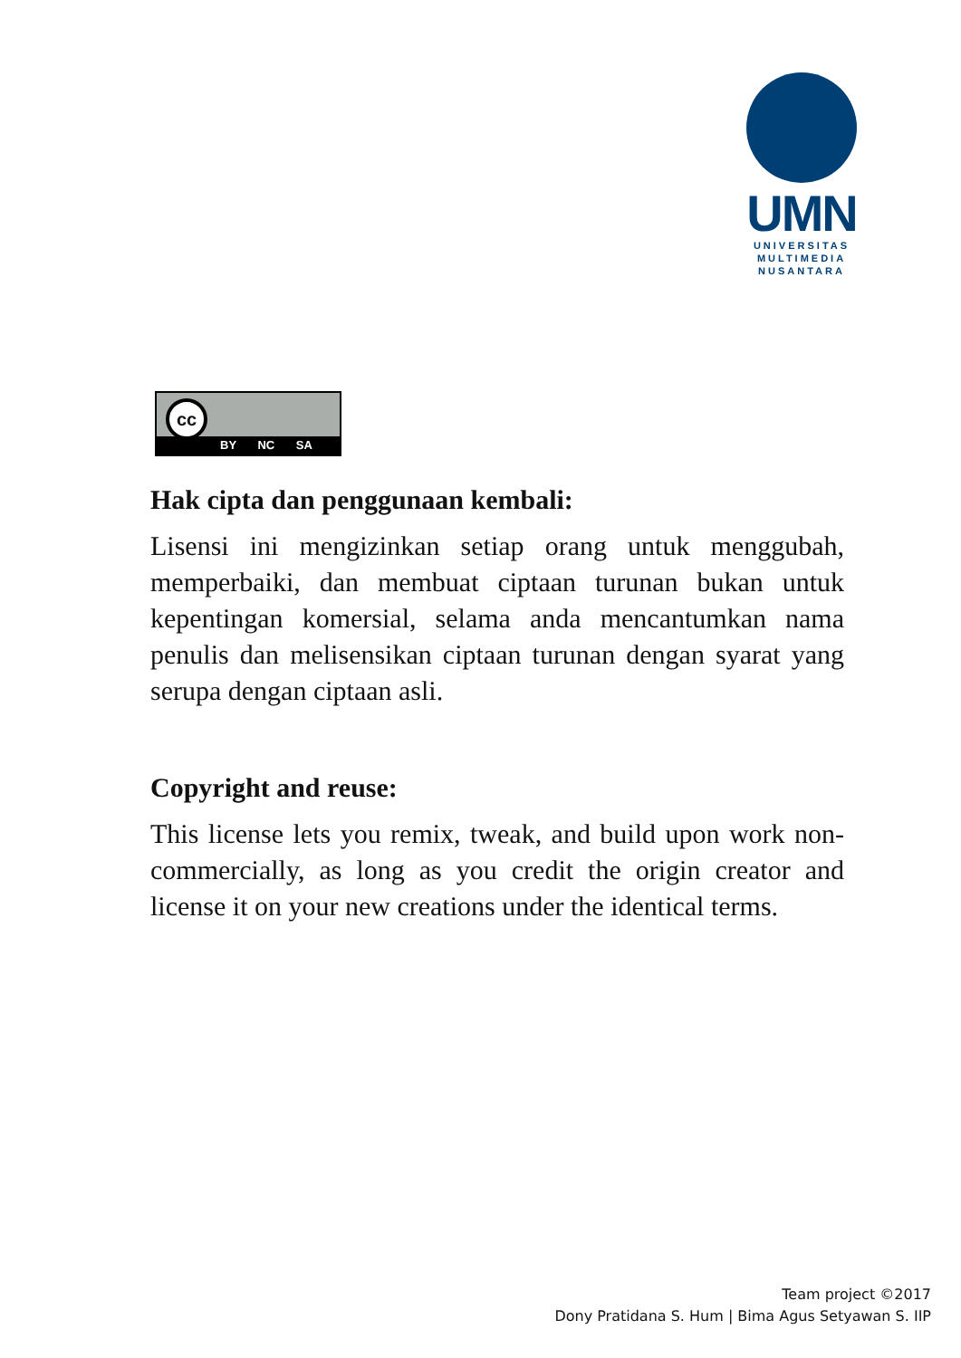UMN
UNIVERSITAS
MULTIMEDIA
NUSANTARA
cc
BY NC SA
Hak cipta dan penggunaan kembali:
Lisensi ini mengizinkan setiap orang untuk menggubah, memperbaiki, dan membuat ciptaan turunan bukan untuk kepentingan komersial, selama anda mencantumkan nama penulis dan melisensikan ciptaan turunan dengan syarat yang serupa dengan ciptaan asli.
Copyright and reuse:
This license lets you remix, tweak, and build upon work non-commercially, as long as you credit the origin creator and license it on your new creations under the identical terms.
Team project ©2017
Dony Pratidana S. Hum | Bima Agus Setyawan S. IIP